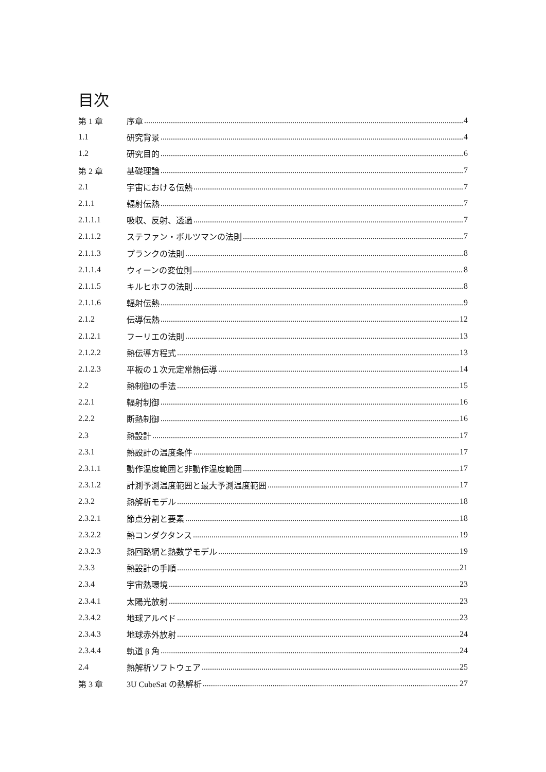目次
第 1 章 序章 4
1.1 研究背景 4
1.2 研究目的 6
第 2 章 基礎理論 7
2.1 宇宙における伝熱 7
2.1.1 輻射伝熱 7
2.1.1.1 吸収、反射、透過 7
2.1.1.2 ステファン・ボルツマンの法則 7
2.1.1.3 プランクの法則 8
2.1.1.4 ウィーンの変位則 8
2.1.1.5 キルヒホフの法則 8
2.1.1.6 輻射伝熱 9
2.1.2 伝導伝熱 12
2.1.2.1 フーリエの法則 13
2.1.2.2 熱伝導方程式 13
2.1.2.3 平板の１次元定常熱伝導 14
2.2 熱制御の手法 15
2.2.1 輻射制御 16
2.2.2 断熱制御 16
2.3 熱設計 17
2.3.1 熱設計の温度条件 17
2.3.1.1 動作温度範囲と非動作温度範囲 17
2.3.1.2 計測予測温度範囲と最大予測温度範囲 17
2.3.2 熱解析モデル 18
2.3.2.1 節点分割と要素 18
2.3.2.2 熱コンダクタンス 19
2.3.2.3 熱回路網と熱数学モデル 19
2.3.3 熱設計の手順 21
2.3.4 宇宙熱環境 23
2.3.4.1 太陽光放射 23
2.3.4.2 地球アルベド 23
2.3.4.3 地球赤外放射 24
2.3.4.4 軌道 β 角 24
2.4 熱解析ソフトウェア 25
第 3 章 3U CubeSat の熱解析 27